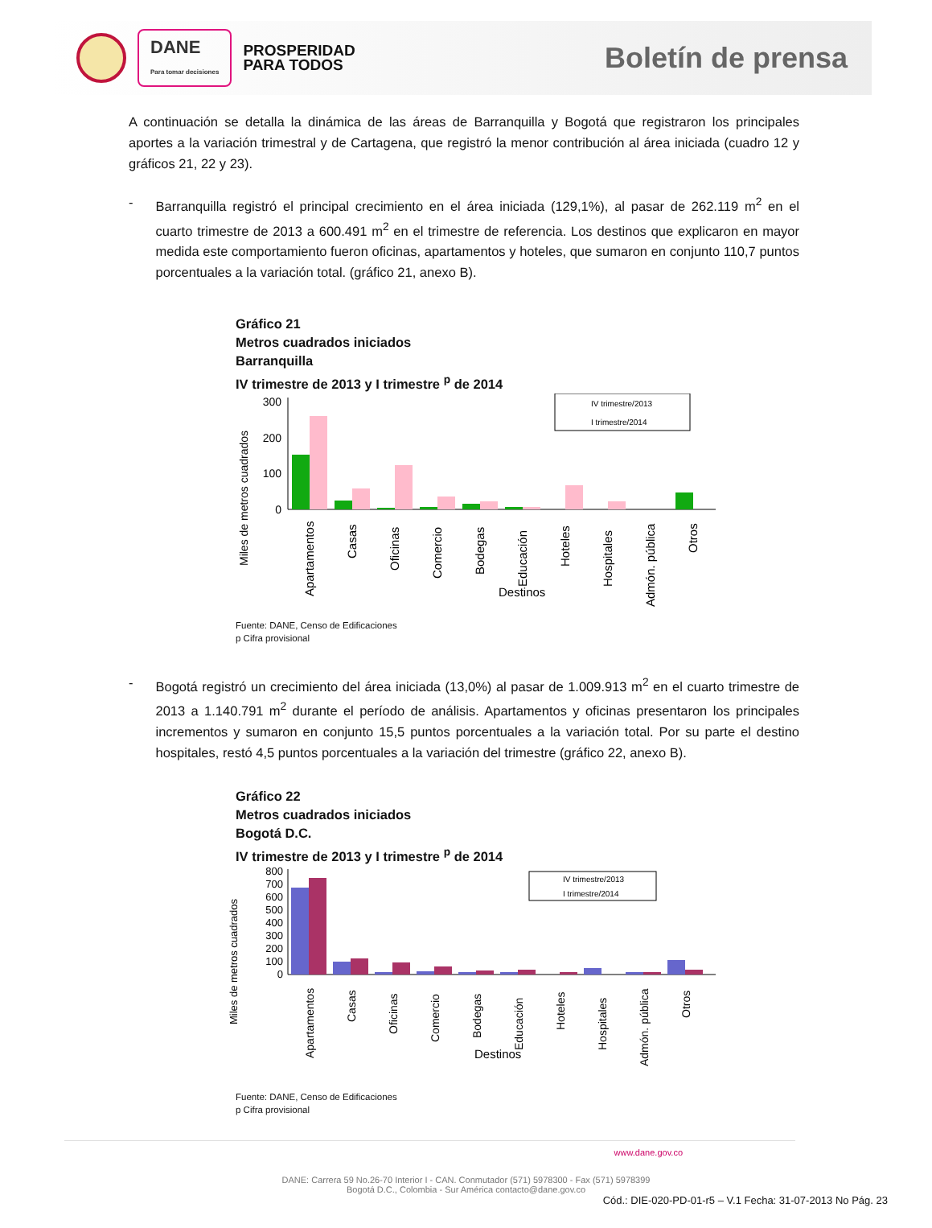DANE
Para tomar decisiones
PROSPERIDAD
PARA TODOS
Boletín de prensa
A continuación se detalla la dinámica de las áreas de Barranquilla y Bogotá que registraron los principales aportes a la variación trimestral y de Cartagena, que registró la menor contribución al área iniciada (cuadro 12 y gráficos 21, 22 y 23).
- Barranquilla registró el principal crecimiento en el área iniciada (129,1%), al pasar de 262.119 m<sup>2</sup> en el cuarto trimestre de 2013 a 600.491 m<sup>2</sup> en el trimestre de referencia. Los destinos que explicaron en mayor medida este comportamiento fueron oficinas, apartamentos y hoteles, que sumaron en conjunto 110,7 puntos porcentuales a la variación total. (gráfico 21, anexo B).
Gráfico 21
Metros cuadrados iniciados
Barranquilla
IV trimestre de 2013 y I trimestre <sup>p</sup> de 2014
Miles de metros cuadrados
300
200
100
0
IV trimestre/2013
I trimestre/2014
Apartamentos
Casas
Oficinas
Comercio
Bodegas
Educación
Hoteles
Hospitales
Admón. pública
Otros
Destinos
Fuente: DANE, Censo de Edificaciones
p Cifra provisional
- Bogotá registró un crecimiento del área iniciada (13,0%) al pasar de 1.009.913 m<sup>2</sup> en el cuarto trimestre de 2013 a 1.140.791 m<sup>2</sup> durante el período de análisis. Apartamentos y oficinas presentaron los principales incrementos y sumaron en conjunto 15,5 puntos porcentuales a la variación total. Por su parte el destino hospitales, restó 4,5 puntos porcentuales a la variación del trimestre (gráfico 22, anexo B).
Gráfico 22
Metros cuadrados iniciados
Bogotá D.C.
IV trimestre de 2013 y I trimestre <sup>p</sup> de 2014
Miles de metros cuadrados
800
700
600
500
400
300
200
100
0
IV trimestre/2013
I trimestre/2014
Apartamentos
Casas
Oficinas
Comercio
Bodegas
Educación
Hoteles
Hospitales
Admón. pública
Otros
Destinos
Fuente: DANE, Censo de Edificaciones
p Cifra provisional
www.dane.gov.co
DANE: Carrera 59 No.26-70 Interior I - CAN. Conmutador (571) 5978300 - Fax (571) 5978399
Bogotá D.C., Colombia - Sur América contacto@dane.gov.co
Cód.: DIE-020-PD-01-r5 – V.1 Fecha: 31-07-2013 No Pág. 23